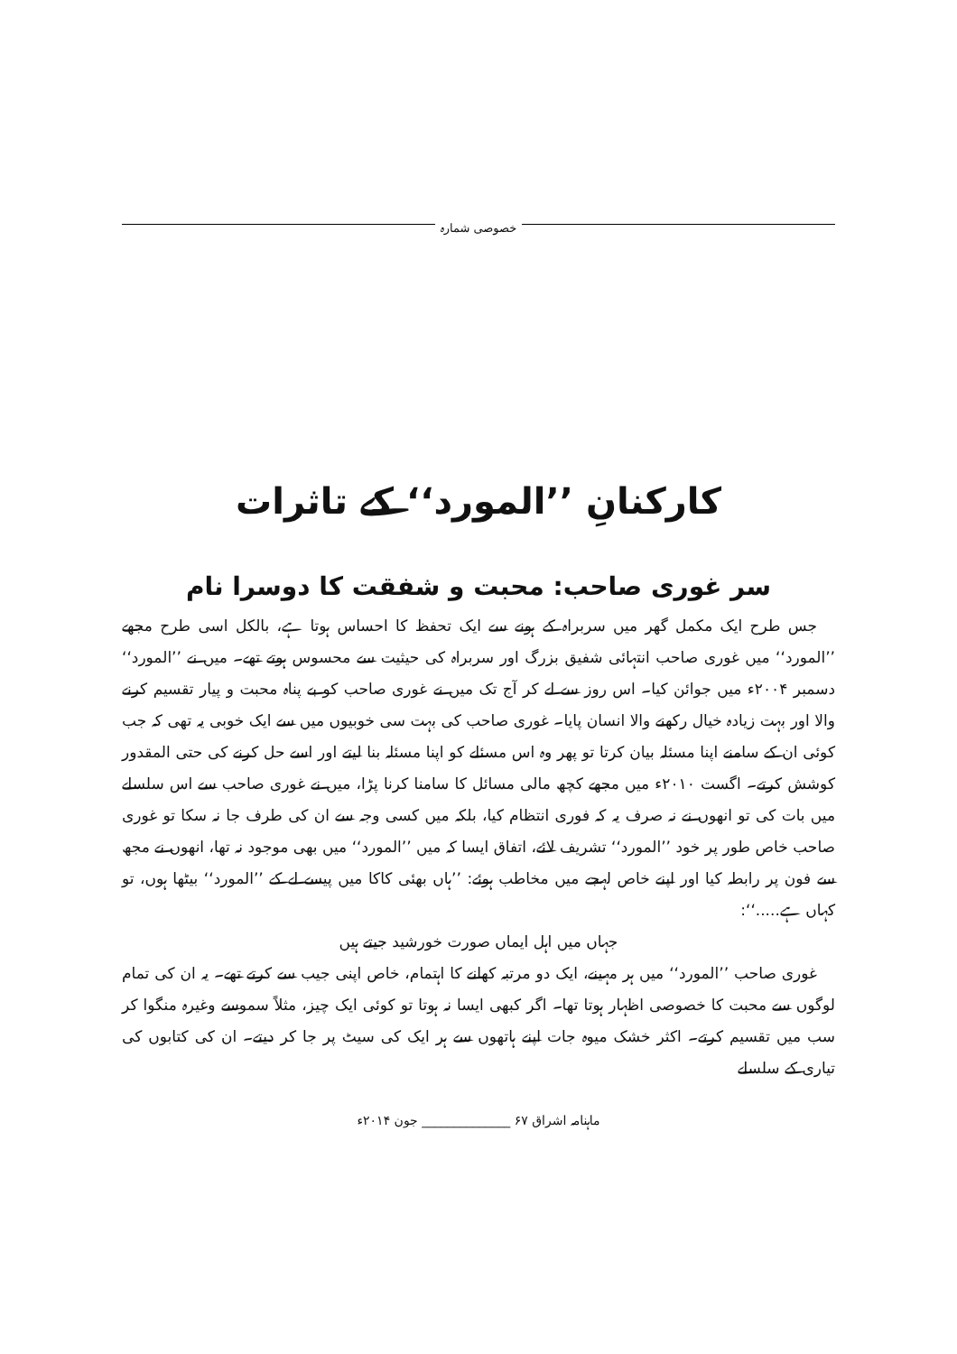خصوصی شمارہ
کارکنانِ ’’المورد‘‘ کے تاثرات
سر غوری صاحب: محبت و شفقت کا دوسرا نام
جس طرح ایک مکمل گھر میں سربراہ کے ہونے سے ایک تحفظ کا احساس ہوتا ہے، بالکل اسی طرح مجھے ’’المورد‘‘ میں غوری صاحب انتہائی شفیق بزرگ اور سربراہ کی حیثیت سے محسوس ہوتے تھے۔ میں نے ’’المورد‘‘ دسمبر ۲۰۰۴ء میں جوائن کیا۔ اس روز سے لے کر آج تک میں نے غوری صاحب کو بے پناہ محبت و پیار تقسیم کرنے والا اور بہت زیادہ خیال رکھنے والا انسان پایا۔ غوری صاحب کی بہت سی خوبیوں میں سے ایک خوبی یہ تھی کہ جب کوئی ان کے سامنے اپنا مسئلہ بیان کرتا تو پھر وہ اس مسئلے کو اپنا مسئلہ بنا لیتے اور اسے حل کرنے کی حتی المقدور کوشش کرتے۔ اگست ۲۰۱۰ء میں مجھے کچھ مالی مسائل کا سامنا کرنا پڑا، میں نے غوری صاحب سے اس سلسلے میں بات کی تو انھوں نے نہ صرف یہ کہ فوری انتظام کیا، بلکہ میں کسی وجہ سے ان کی طرف جا نہ سکا تو غوری صاحب خاص طور پر خود ’’المورد‘‘ تشریف لائے، اتفاق ایسا کہ میں ’’المورد‘‘ میں بھی موجود نہ تھا، انھوں نے مجھ سے فون پر رابطہ کیا اور اپنے خاص لہجے میں مخاطب ہوئے: ’’ہاں بھئی کاکا میں پیسے لے کے ’’المورد‘‘ بیٹھا ہوں، تو کہاں ہے.....‘‘:
جہاں میں اہل ایماں صورت خورشید جیتے ہیں
غوری صاحب ’’المورد‘‘ میں ہر مہینے، ایک دو مرتبہ کھانے کا اہتمام، خاص اپنی جیب سے کرتے تھے۔ یہ ان کی تمام لوگوں سے محبت کا خصوصی اظہار ہوتا تھا۔ اگر کبھی ایسا نہ ہوتا تو کوئی ایک چیز، مثلاً سموسے وغیرہ منگوا کر سب میں تقسیم کرتے۔ اکثر خشک میوہ جات اپنے ہاتھوں سے ہر ایک کی سیٹ پر جا کر دیتے۔ ان کی کتابوں کی تیاری کے سلسلے
ماہنامہ اشراق ۶۷ ______________ جون ۲۰۱۴ء